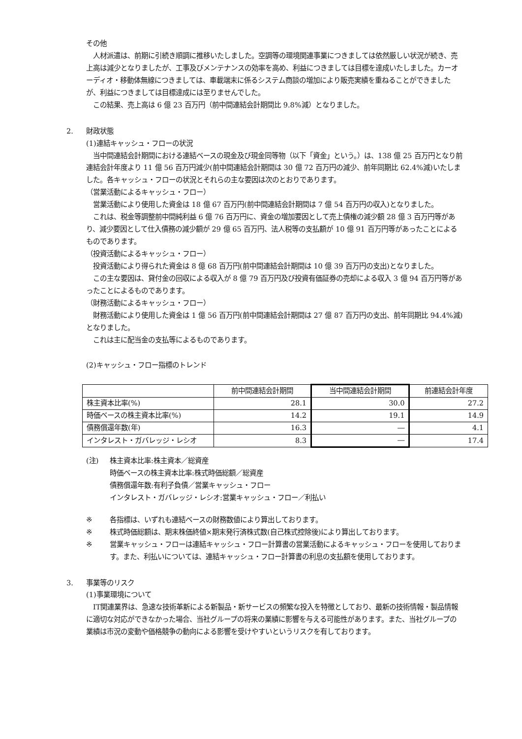その他
　人材派遣は、前期に引続き順調に推移いたしました。空調等の環境関連事業につきましては依然厳しい状況が続き、売上高は減少となりましたが、工事及びメンテナンスの効率を高め、利益につきましては目標を達成いたしました。カーオーディオ・移動体無線につきましては、車載端末に係るシステム商談の増加により販売実績を重ねることができましたが、利益につきましては目標達成には至りませんでした。
　この結果、売上高は 6 億 23 百万円（前中間連結会計期間比 9.8%減）となりました。
2. 財政状態
(1)連結キャッシュ・フローの状況
　当中間連結会計期間における連結ベースの現金及び現金同等物（以下「資金」という。）は、138 億 25 百万円となり前連結会計年度より 11 億 56 百万円減少(前中間連結会計期間は 30 億 72 百万円の減少、前年同期比 62.4%減)いたしました。各キャッシュ・フローの状況とそれらの主な要因は次のとおりであります。
（営業活動によるキャッシュ・フロー）
　営業活動により使用した資金は 18 億 67 百万円(前中間連結会計期間は 7 億 54 百万円の収入)となりました。
　これは、税金等調整前中間純利益 6 億 76 百万円に、資金の増加要因として売上債権の減少額 28 億 3 百万円等があり、減少要因として仕入債務の減少額が 29 億 65 百万円、法人税等の支払額が 10 億 91 百万円等があったことによるものであります。
（投資活動によるキャッシュ・フロー）
　投資活動により得られた資金は 8 億 68 百万円(前中間連結会計期間は 10 億 39 百万円の支出)となりました。
　この主な要因は、貸付金の回収による収入が 8 億 79 百万円及び投資有価証券の売却による収入 3 億 94 百万円等があったことによるものであります。
（財務活動によるキャッシュ・フロー）
　財務活動により使用した資金は 1 億 56 百万円(前中間連結会計期間は 27 億 87 百万円の支出、前年同期比 94.4%減)となりました。
　これは主に配当金の支払等によるものであります。
(2)キャッシュ・フロー指標のトレンド
| | 前中間連結会計期間 | 当中間連結会計期間 | 前連結会計年度 |
| --- | --- | --- | --- |
| 株主資本比率(%) | 28.1 | 30.0 | 27.2 |
| 時価ベースの株主資本比率(%) | 14.2 | 19.1 | 14.9 |
| 債務償還年数(年) | 16.3 | ― | 4.1 |
| インタレスト・ガバレッジ・レシオ | 8.3 | ― | 17.4 |
(注) 株主資本比率:株主資本／総資産
時価ベースの株主資本比率:株式時価総額／総資産
債務償還年数:有利子負債／営業キャッシュ・フロー
インタレスト・ガバレッジ・レシオ:営業キャッシュ・フロー／利払い
※ 各指標は、いずれも連結ベースの財務数値により算出しております。
※ 株式時価総額は、期末株価終値×期末発行済株式数(自己株式控除後)により算出しております。
※ 営業キャッシュ・フローは連結キャッシュ・フロー計算書の営業活動によるキャッシュ・フローを使用しております。また、利払いについては、連結キャッシュ・フロー計算書の利息の支払額を使用しております。
3. 事業等のリスク
(1)事業環境について
　IT関連業界は、急速な技術革新による新製品・新サービスの頻繁な投入を特徴としており、最新の技術情報・製品情報に適切な対応ができなかった場合、当社グループの将来の業績に影響を与える可能性があります。また、当社グループの業績は市況の変動や価格競争の動向による影響を受けやすいというリスクを有しております。